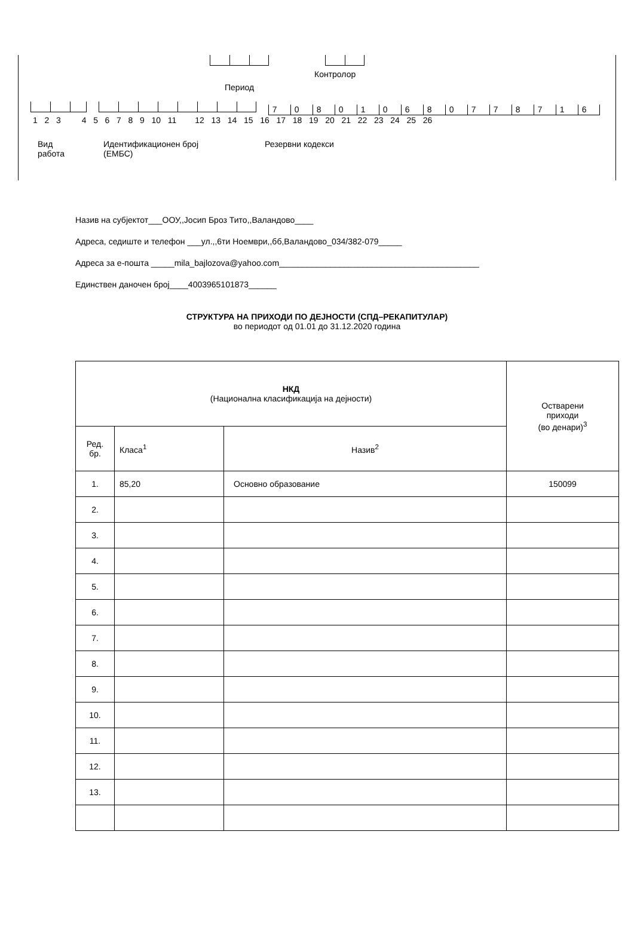Контролор
Период
70801068077871 6
1 2 3 4 5 6 7 8 9 10 11 12 13 14 15 16 17 18 19 20 21 22 23 24 25 26
Вид
работа
Идентификационен број
(ЕМБС)
Резервни кодекси
Назив на субјектот___ООУ,,Јосип Броз Тито,,Валандово____
Адреса, седиште и телефон ___ул.,,6ти Ноември,,бб,Валандово_034/382-079_____
Адреса за е-пошта _____mila_bajlozova@yahoo.com___________________________________________
Единствен даночен број____4003965101873______
СТРУКТУРА НА ПРИХОДИ ПО ДЕЈНОСТИ (СПД–РЕКАПИТУЛАР)
во периодот од 01.01 до 31.12.2020 година
| НКД (Национална класификација на дејности) | | | Остварени приходи (во денари)<sup>3</sup> |
| Ред. бр. | Класа<sup>1</sup> | Назив<sup>2</sup> | |
| 1. | 85,20 | Основно образование | 150099 |
| 2. | | | |
| 3. | | | |
| 4. | | | |
| 5. | | | |
| 6. | | | |
| 7. | | | |
| 8. | | | |
| 9. | | | |
| 10. | | | |
| 11. | | | |
| 12. | | | |
| 13. | | | |